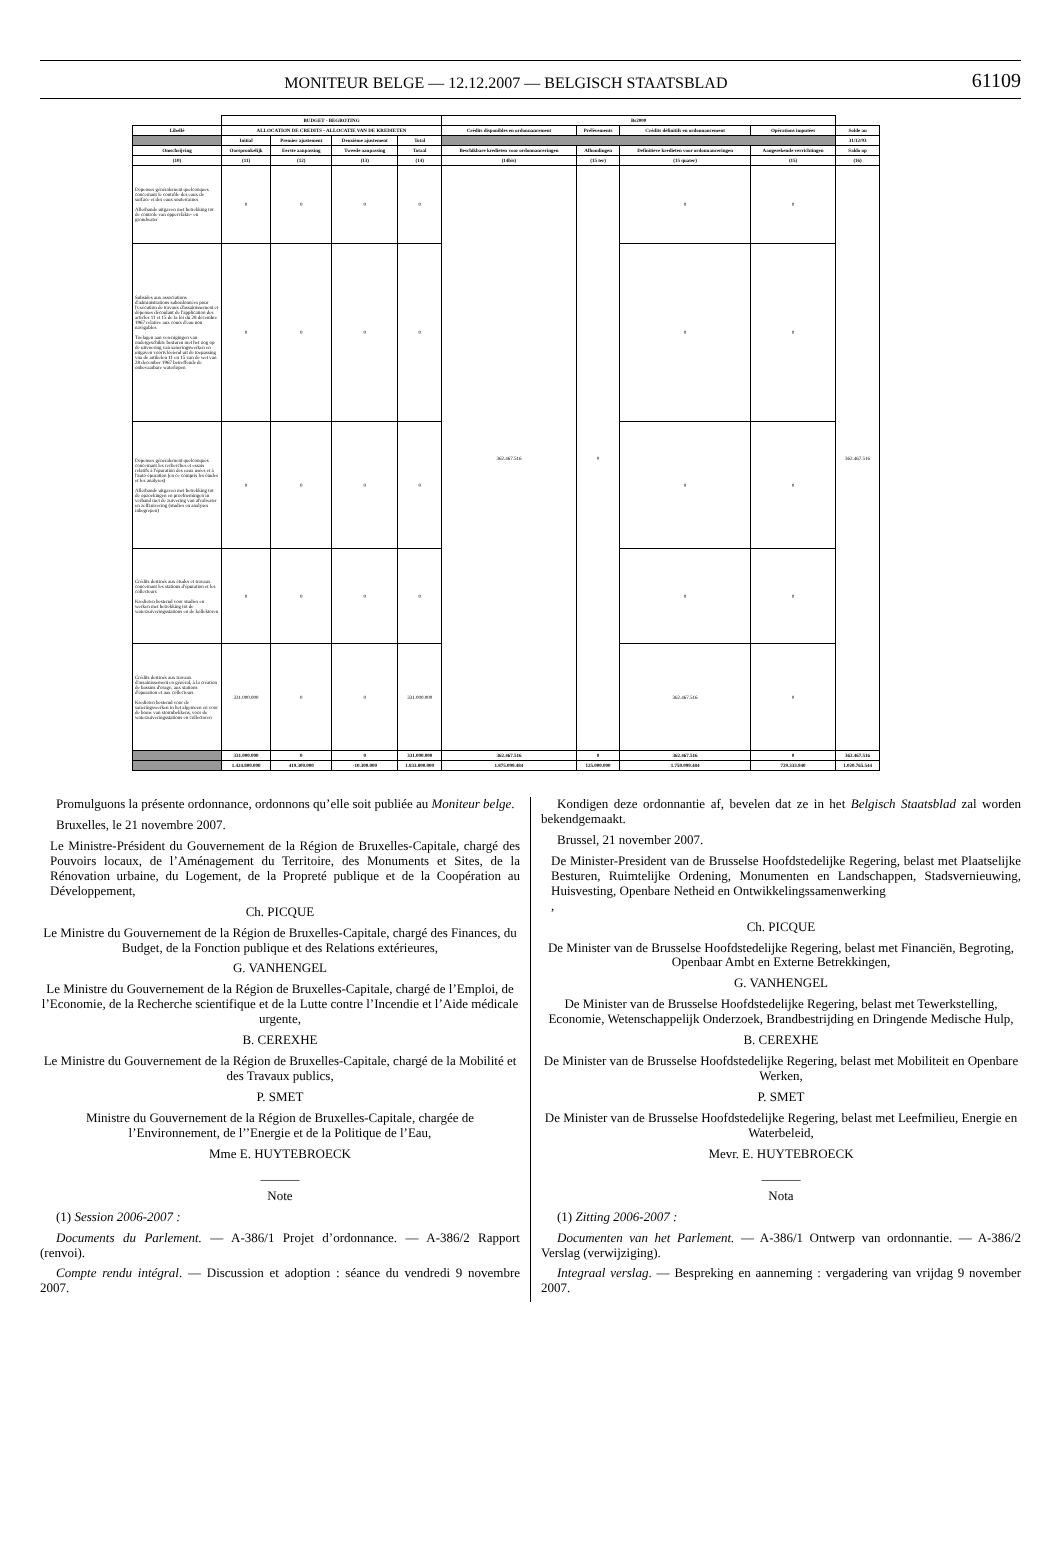MONITEUR BELGE — 12.12.2007 — BELGISCH STAATSBLAD 61109
| | BUDGET - BEGROTING | | | | Bs2000 | | | | |
| --- | --- | --- | --- | --- | --- | --- | --- | --- | --- |
| Libellé | ALLOCATION DE CREDITS - ALLOCATIE VAN DE KREDIETEN | | | | Crédits disponibles en ordonnancement | Prélèvements | Crédits définitifs en ordonnancement | Opérations imputées | Solde au |
| | Initial | Premier ajustement | Deuxième ajustement | Total | | | | | 31/12/93 |
| Omschrijving | Oorspronkelijk | Eerste aanpassing | Tweede aanpassing | Totaal | Beschikbare kredieten voor ordonnanceringen | Afhoudingen | Definitieve kredieten voor ordonnanceringen | Aangerekende verrichtingen | Saldo op |
| (10) | (11) | (12) | (13) | (14) | (14bis) | (15 ter) | (15 quater) | (15) | (16) |
| Dépenses généralement quelconques concernant le contrôle des eaux de surface et des eaux souterraines Allerhande uitgaven met betrekking tot de controle van oppervlakte- en grondwater | 0 | 0 | 0 | 0 | 362.467.516 | 0 | 0 | 0 | 362.467.516 |
| Subsides aux associations d'administrations subordonnées pour l'exécution de travaux d'assainissement et dépenses découlant de l'application des articles 11 et 15 de la loi du 28 décembre 1967 relative aux cours d'eau non navigables Toelagen aan verenigingen van ondergeschikte besturen met het oog op de uitvoering van saneringswerken en uitgaven voortvloeiend uit de toepassing vna de artikelen 11 en 15 van de wet van 28 december 1967 betreffende de onbevaarbare waterlopen | 0 | 0 | 0 | 0 | | | 0 | 0 | |
| Dépenses généralement quelconques concernant les recherches et essais relatifs à l'épuration des eaux usées et à l'auto-épuration (en ce compris les études et les analyses) Allerhande uitgaven met betrekking tot de opzoekingen en proefnemingen in verband met de zuivering van afvalwater en zelfzuivering (studies en analyses inbegrepen) | 0 | 0 | 0 | 0 | | | 0 | 0 | |
| Crédits destinés aux études et travaux concernant les stations d'épuration et les collecteurs Kredieten bestemd voor studies en werken met betrekking tot de waterzuiveringsstations en de kollektoren | 0 | 0 | 0 | 0 | | | 0 | 0 | |
| Crédits destinés aux travaux d'assainissement en général, à la création de bassins d'orage, aux stations d'épuration et aux collecteurs Kredieten bestemd voor de saneringswerken in het algemeen en voor de bouw van stormbekkens, voor de waterzuiveringsstations en collectoren | 331.000.000 | 0 | 0 | 331.000.000 | | | 362.467.516 | 0 | |
| | 331.000.000 | 0 | 0 | 331.000.000 | 362.467.516 | 0 | 362.467.516 | 0 | 362.467.516 |
| | 1.424.800.000 | 419.300.000 | -10.300.000 | 1.833.800.000 | 1.875.099.484 | 125.000.000 | 1.750.099.484 | 729.333.940 | 1.020.765.544 |
Promulguons la présente ordonnance, ordonnons qu’elle soit publiée au Moniteur belge.
Bruxelles, le 21 novembre 2007.
Le Ministre-Président du Gouvernement de la Région de Bruxelles-Capitale, chargé des Pouvoirs locaux, de l’Aménagement du Territoire, des Monuments et Sites, de la Rénovation urbaine, du Logement, de la Propreté publique et de la Coopération au Développement,
Ch. PICQUE
Le Ministre du Gouvernement de la Région de Bruxelles-Capitale, chargé des Finances, du Budget, de la Fonction publique et des Relations extérieures,
G. VANHENGEL
Le Ministre du Gouvernement de la Région de Bruxelles-Capitale, chargé de l’Emploi, de l’Economie, de la Recherche scientifique et de la Lutte contre l’Incendie et l’Aide médicale urgente,
B. CEREXHE
Le Ministre du Gouvernement de la Région de Bruxelles-Capitale, chargé de la Mobilité et des Travaux publics,
P. SMET
Ministre du Gouvernement de la Région de Bruxelles-Capitale, chargée de l’Environnement, de l’’Energie et de la Politique de l’Eau,
Mme E. HUYTEBROECK
______
Note
(1) Session 2006-2007 :
Documents du Parlement. — A-386/1 Projet d’ordonnance. — A-386/2 Rapport (renvoi).
Compte rendu intégral. — Discussion et adoption : séance du vendredi 9 novembre 2007.
Kondigen deze ordonnantie af, bevelen dat ze in het Belgisch Staatsblad zal worden bekendgemaakt.
Brussel, 21 november 2007.
De Minister-President van de Brusselse Hoofdstedelijke Regering, belast met Plaatselijke Besturen, Ruimtelijke Ordening, Monumenten en Landschappen, Stadsvernieuwing, Huisvesting, Openbare Netheid en Ontwikkelingssamenwerking
,
Ch. PICQUE
De Minister van de Brusselse Hoofdstedelijke Regering, belast met Financiën, Begroting, Openbaar Ambt en Externe Betrekkingen,
G. VANHENGEL
De Minister van de Brusselse Hoofdstedelijke Regering, belast met Tewerkstelling, Economie, Wetenschappelijk Onderzoek, Brandbestrijding en Dringende Medische Hulp,
B. CEREXHE
De Minister van de Brusselse Hoofdstedelijke Regering, belast met Mobiliteit en Openbare Werken,
P. SMET
De Minister van de Brusselse Hoofdstedelijke Regering, belast met Leefmilieu, Energie en Waterbeleid,
Mevr. E. HUYTEBROECK
______
Nota
(1) Zitting 2006-2007 :
Documenten van het Parlement. — A-386/1 Ontwerp van ordonnantie. — A-386/2 Verslag (verwijziging).
Integraal verslag. — Bespreking en aanneming : vergadering van vrijdag 9 november 2007.